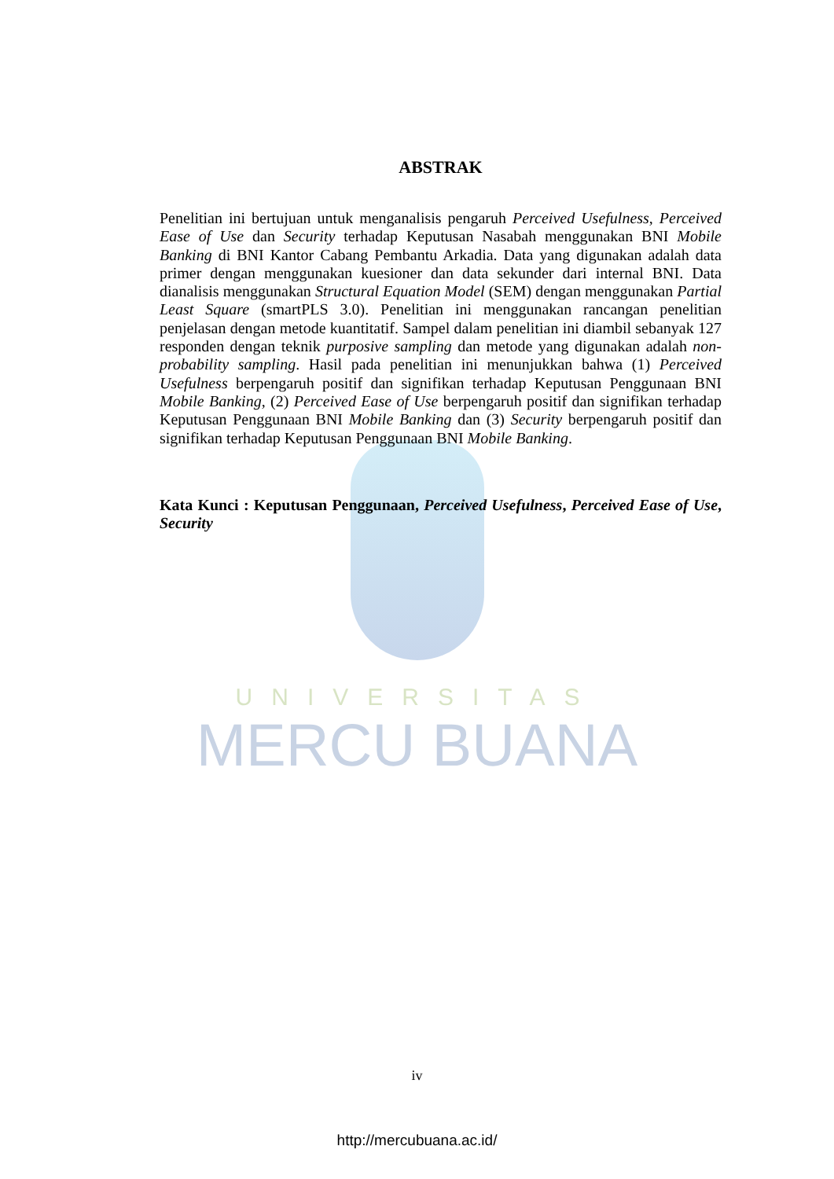UNIVERSITAS
MERCU BUANA
ABSTRAK
Penelitian ini bertujuan untuk menganalisis pengaruh Perceived Usefulness, Perceived Ease of Use dan Security terhadap Keputusan Nasabah menggunakan BNI Mobile Banking di BNI Kantor Cabang Pembantu Arkadia. Data yang digunakan adalah data primer dengan menggunakan kuesioner dan data sekunder dari internal BNI. Data dianalisis menggunakan Structural Equation Model (SEM) dengan menggunakan Partial Least Square (smartPLS 3.0). Penelitian ini menggunakan rancangan penelitian penjelasan dengan metode kuantitatif. Sampel dalam penelitian ini diambil sebanyak 127 responden dengan teknik purposive sampling dan metode yang digunakan adalah non-probability sampling. Hasil pada penelitian ini menunjukkan bahwa (1) Perceived Usefulness berpengaruh positif dan signifikan terhadap Keputusan Penggunaan BNI Mobile Banking, (2) Perceived Ease of Use berpengaruh positif dan signifikan terhadap Keputusan Penggunaan BNI Mobile Banking dan (3) Security berpengaruh positif dan signifikan terhadap Keputusan Penggunaan BNI Mobile Banking.
Kata Kunci : Keputusan Penggunaan, Perceived Usefulness, Perceived Ease of Use, Security
iv
http://mercubuana.ac.id/